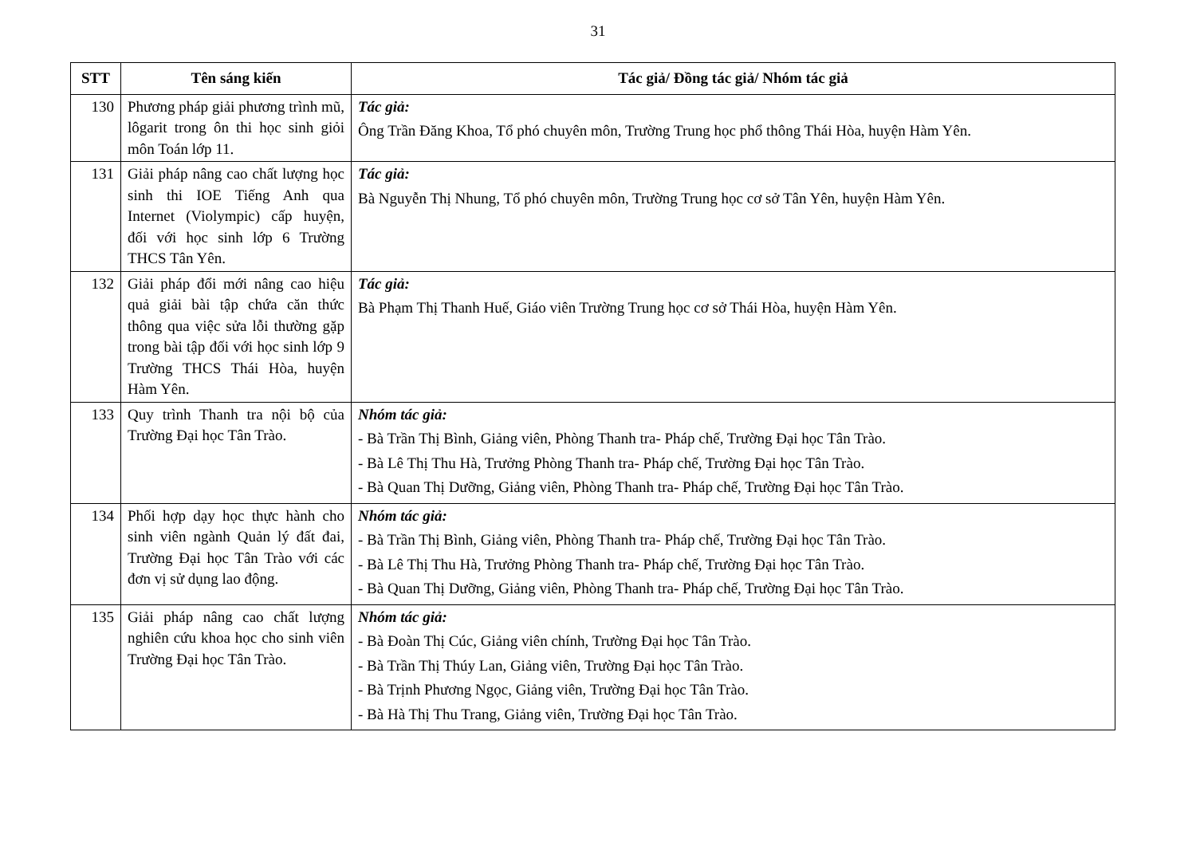31
| STT | Tên sáng kiến | Tác giả/ Đồng tác giả/ Nhóm tác giả |
| --- | --- | --- |
| 130 | Phương pháp giải phương trình mũ, lôgarit trong ôn thi học sinh giỏi môn Toán lớp 11. | Tác giả: Ông Trần Đăng Khoa, Tổ phó chuyên môn, Trường Trung học phổ thông Thái Hòa, huyện Hàm Yên. |
| 131 | Giải pháp nâng cao chất lượng học sinh thi IOE Tiếng Anh qua Internet (Violympic) cấp huyện, đối với học sinh lớp 6 Trường THCS Tân Yên. | Tác giả: Bà Nguyễn Thị Nhung, Tổ phó chuyên môn, Trường Trung học cơ sở Tân Yên, huyện Hàm Yên. |
| 132 | Giải pháp đổi mới nâng cao hiệu quả giải bài tập chứa căn thức thông qua việc sửa lỗi thường gặp trong bài tập đối với học sinh lớp 9 Trường THCS Thái Hòa, huyện Hàm Yên. | Tác giả: Bà Phạm Thị Thanh Huế, Giáo viên Trường Trung học cơ sở Thái Hòa, huyện Hàm Yên. |
| 133 | Quy trình Thanh tra nội bộ của Trường Đại học Tân Trào. | Nhóm tác giả: - Bà Trần Thị Bình, Giảng viên, Phòng Thanh tra- Pháp chế, Trường Đại học Tân Trào. - Bà Lê Thị Thu Hà, Trưởng Phòng Thanh tra- Pháp chế, Trường Đại học Tân Trào. - Bà Quan Thị Dưỡng, Giảng viên, Phòng Thanh tra- Pháp chế, Trường Đại học Tân Trào. |
| 134 | Phối hợp dạy học thực hành cho sinh viên ngành Quản lý đất đai, Trường Đại học Tân Trào với các đơn vị sử dụng lao động. | Nhóm tác giả: - Bà Trần Thị Bình, Giảng viên, Phòng Thanh tra- Pháp chế, Trường Đại học Tân Trào. - Bà Lê Thị Thu Hà, Trưởng Phòng Thanh tra- Pháp chế, Trường Đại học Tân Trào. - Bà Quan Thị Dưỡng, Giảng viên, Phòng Thanh tra- Pháp chế, Trường Đại học Tân Trào. |
| 135 | Giải pháp nâng cao chất lượng nghiên cứu khoa học cho sinh viên Trường Đại học Tân Trào. | Nhóm tác giả: - Bà Đoàn Thị Cúc, Giảng viên chính, Trường Đại học Tân Trào. - Bà Trần Thị Thúy Lan, Giảng viên, Trường Đại học Tân Trào. - Bà Trịnh Phương Ngọc, Giảng viên, Trường Đại học Tân Trào. - Bà Hà Thị Thu Trang, Giảng viên, Trường Đại học Tân Trào. |